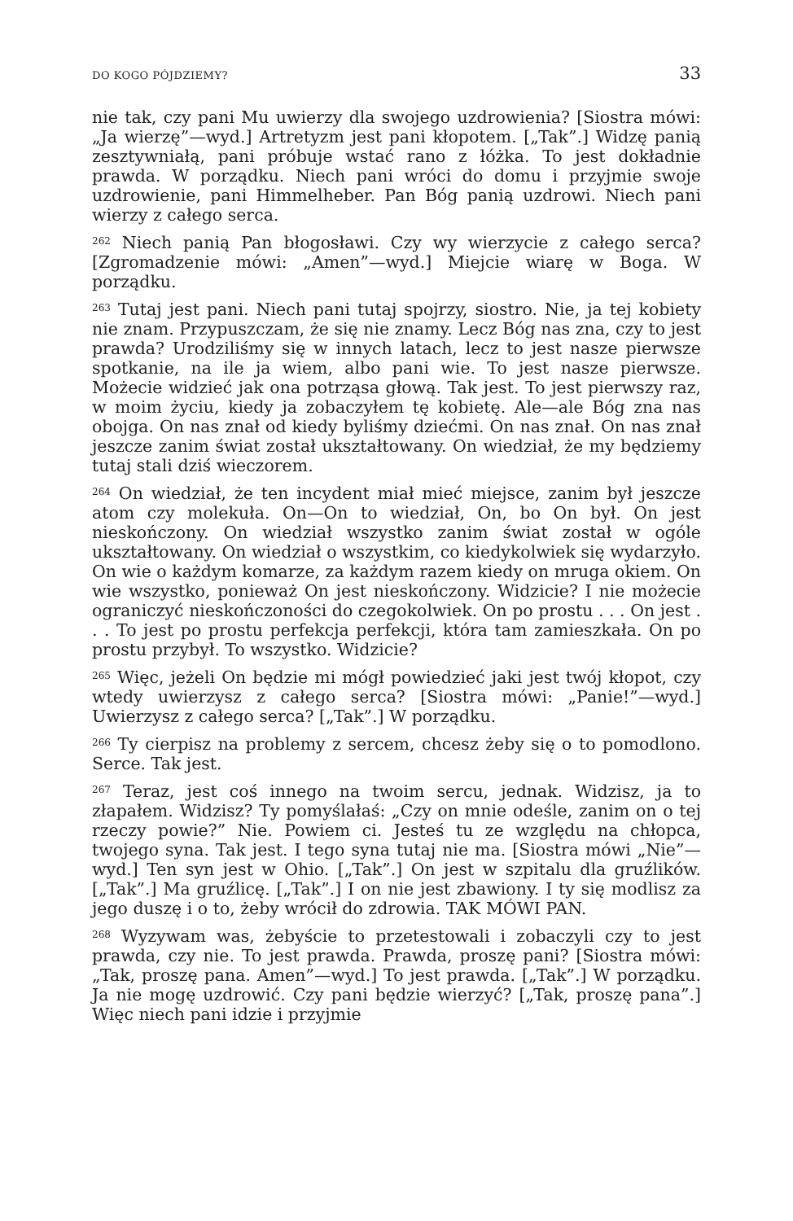DO KOGO PÓJDZIEMY? 33
nie tak, czy pani Mu uwierzy dla swojego uzdrowienia? [Siostra mówi: „Ja wierzę”—wyd.] Artretyzm jest pani kłopotem. [„Tak”.] Widzę panią zesztywniałą, pani próbuje wstać rano z łóżka. To jest dokładnie prawda. W porządku. Niech pani wróci do domu i przyjmie swoje uzdrowienie, pani Himmelheber. Pan Bóg panią uzdrowi. Niech pani wierzy z całego serca.
<sup>262</sup> Niech panią Pan błogosławi. Czy wy wierzycie z całego serca? [Zgromadzenie mówi: „Amen”—wyd.] Miejcie wiarę w Boga. W porządku.
<sup>263</sup> Tutaj jest pani. Niech pani tutaj spojrzy, siostro. Nie, ja tej kobiety nie znam. Przypuszczam, że się nie znamy. Lecz Bóg nas zna, czy to jest prawda? Urodziliśmy się w innych latach, lecz to jest nasze pierwsze spotkanie, na ile ja wiem, albo pani wie. To jest nasze pierwsze. Możecie widzieć jak ona potrząsa głową. Tak jest. To jest pierwszy raz, w moim życiu, kiedy ja zobaczyłem tę kobietę. Ale—ale Bóg zna nas obojga. On nas znał od kiedy byliśmy dziećmi. On nas znał. On nas znał jeszcze zanim świat został ukształtowany. On wiedział, że my będziemy tutaj stali dziś wieczorem.
<sup>264</sup> On wiedział, że ten incydent miał mieć miejsce, zanim był jeszcze atom czy molekuła. On—On to wiedział, On, bo On był. On jest nieskończony. On wiedział wszystko zanim świat został w ogóle ukształtowany. On wiedział o wszystkim, co kiedykolwiek się wydarzyło. On wie o każdym komarze, za każdym razem kiedy on mruga okiem. On wie wszystko, ponieważ On jest nieskończony. Widzicie? I nie możecie ograniczyć nieskończoności do czegokolwiek. On po prostu . . . On jest . . . To jest po prostu perfekcja perfekcji, która tam zamieszkała. On po prostu przybył. To wszystko. Widzicie?
<sup>265</sup> Więc, jeżeli On będzie mi mógł powiedzieć jaki jest twój kłopot, czy wtedy uwierzysz z całego serca? [Siostra mówi: „Panie!”—wyd.] Uwierzysz z całego serca? [„Tak”.] W porządku.
<sup>266</sup> Ty cierpisz na problemy z sercem, chcesz żeby się o to pomodlono. Serce. Tak jest.
<sup>267</sup> Teraz, jest coś innego na twoim sercu, jednak. Widzisz, ja to złapałem. Widzisz? Ty pomyślałaś: „Czy on mnie odeśle, zanim on o tej rzeczy powie?” Nie. Powiem ci. Jesteś tu ze względu na chłopca, twojego syna. Tak jest. I tego syna tutaj nie ma. [Siostra mówi „Nie”—wyd.] Ten syn jest w Ohio. [„Tak”.] On jest w szpitalu dla gruźlików. [„Tak”.] Ma gruźlicę. [„Tak”.] I on nie jest zbawiony. I ty się modlisz za jego duszę i o to, żeby wrócił do zdrowia. TAK MÓWI PAN.
<sup>268</sup> Wyzywam was, żebyście to przetestowali i zobaczyli czy to jest prawda, czy nie. To jest prawda. Prawda, proszę pani? [Siostra mówi: „Tak, proszę pana. Amen”—wyd.] To jest prawda. [„Tak”.] W porządku. Ja nie mogę uzdrowić. Czy pani będzie wierzyć? [„Tak, proszę pana”.] Więc niech pani idzie i przyjmie